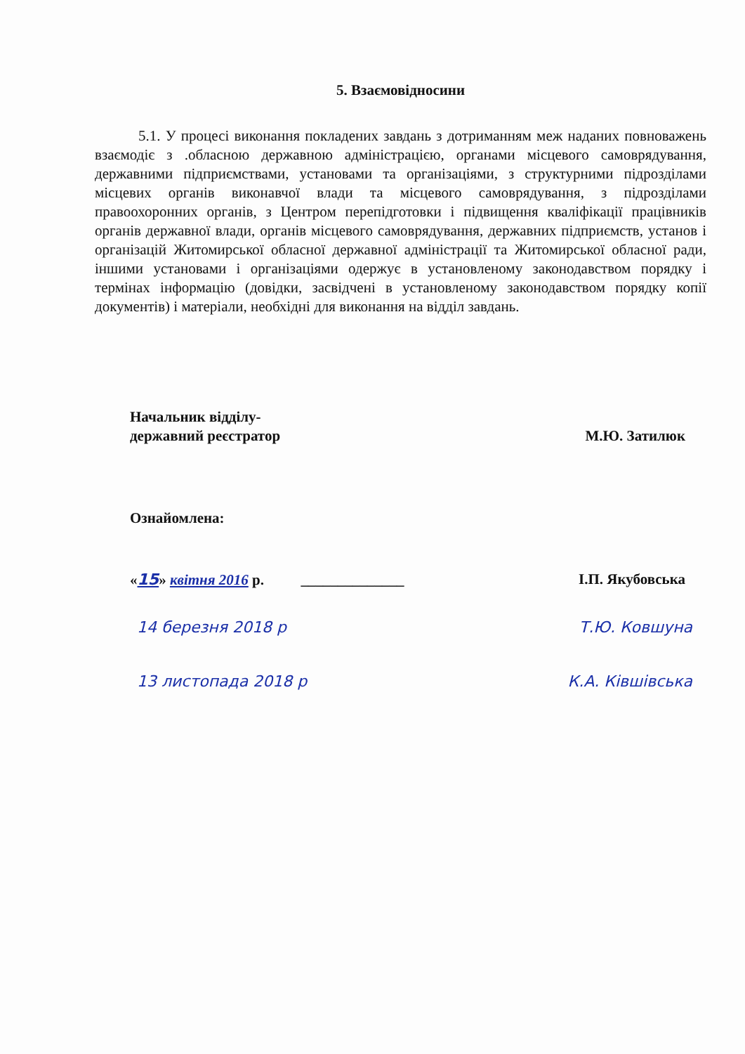5. Взаємовідносини
5.1. У процесі виконання покладених завдань з дотриманням меж наданих повноважень взаємодіє з .обласною державною адміністрацією, органами місцевого самоврядування, державними підприємствами, установами та організаціями, з структурними підрозділами місцевих органів виконавчої влади та місцевого самоврядування, з підрозділами правоохоронних органів, з Центром перепідготовки і підвищення кваліфікації працівників органів державної влади, органів місцевого самоврядування, державних підприємств, установ і організацій Житомирської обласної державної адміністрації та Житомирської обласної ради, іншими установами і організаціями одержує в установленому законодавством порядку і термінах інформацію (довідки, засвідчені в установленому законодавством порядку копії документів) і матеріали, необхідні для виконання на відділ завдань.
Начальник відділу-
державний реєстратор
М.Ю. Затилюк
Ознайомлена:
«15» квітня 2016 р. ______________
І.П. Якубовська
14 березня 2018 р Т.Ю. Ковшуна
13 листопада 2018 р К.А. Ківшівська